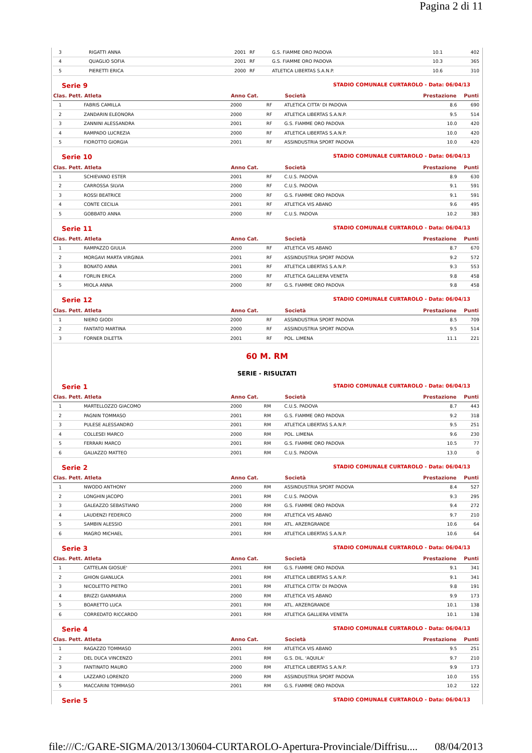Pagina 2 di 11
| 3 | RIGATTI ANNA | 2001 | RF | G.S. FIAMME ORO PADOVA | 10.1 | 402 |
| 4 | QUAGLIO SOFIA | 2001 | RF | G.S. FIAMME ORO PADOVA | 10.3 | 365 |
| 5 | PIERETTI ERICA | 2000 | RF | ATLETICA LIBERTAS S.A.N.P. | 10.6 | 310 |
Serie 9 STADIO COMUNALE CURTAROLO - Data: 06/04/13
| Clas. Pett. | Atleta | Anno Cat. | | Società | Prestazione | Punti |
| --- | --- | --- | --- | --- | --- | --- |
| 1 | FABRIS CAMILLA | 2000 | RF | ATLETICA CITTA' DI PADOVA | 8.6 | 690 |
| 2 | ZANDARIN ELEONORA | 2000 | RF | ATLETICA LIBERTAS S.A.N.P. | 9.5 | 514 |
| 3 | ZANNINI ALESSANDRA | 2001 | RF | G.S. FIAMME ORO PADOVA | 10.0 | 420 |
| 4 | RAMPADO LUCREZIA | 2000 | RF | ATLETICA LIBERTAS S.A.N.P. | 10.0 | 420 |
| 5 | FIOROTTO GIORGIA | 2001 | RF | ASSINDUSTRIA SPORT PADOVA | 10.0 | 420 |
Serie 10 STADIO COMUNALE CURTAROLO - Data: 06/04/13
| Clas. Pett. | Atleta | Anno Cat. | | Società | Prestazione | Punti |
| --- | --- | --- | --- | --- | --- | --- |
| 1 | SCHIEVANO ESTER | 2001 | RF | C.U.S. PADOVA | 8.9 | 630 |
| 2 | CARROSSA SILVIA | 2000 | RF | C.U.S. PADOVA | 9.1 | 591 |
| 3 | ROSSI BEATRICE | 2000 | RF | G.S. FIAMME ORO PADOVA | 9.1 | 591 |
| 4 | CONTE CECILIA | 2001 | RF | ATLETICA VIS ABANO | 9.6 | 495 |
| 5 | GOBBATO ANNA | 2000 | RF | C.U.S. PADOVA | 10.2 | 383 |
Serie 11 STADIO COMUNALE CURTAROLO - Data: 06/04/13
| Clas. Pett. | Atleta | Anno Cat. | | Società | Prestazione | Punti |
| --- | --- | --- | --- | --- | --- | --- |
| 1 | RAMPAZZO GIULIA | 2000 | RF | ATLETICA VIS ABANO | 8.7 | 670 |
| 2 | MORGAVI MARTA VIRGINIA | 2001 | RF | ASSINDUSTRIA SPORT PADOVA | 9.2 | 572 |
| 3 | BONATO ANNA | 2001 | RF | ATLETICA LIBERTAS S.A.N.P. | 9.3 | 553 |
| 4 | FORLIN ERICA | 2000 | RF | ATLETICA GALLIERA VENETA | 9.8 | 458 |
| 5 | MIOLA ANNA | 2000 | RF | G.S. FIAMME ORO PADOVA | 9.8 | 458 |
Serie 12 STADIO COMUNALE CURTAROLO - Data: 06/04/13
| Clas. Pett. | Atleta | Anno Cat. | | Società | Prestazione | Punti |
| --- | --- | --- | --- | --- | --- | --- |
| 1 | NIERO GIODI | 2000 | RF | ASSINDUSTRIA SPORT PADOVA | 8.5 | 709 |
| 2 | FANTATO MARTINA | 2000 | RF | ASSINDUSTRIA SPORT PADOVA | 9.5 | 514 |
| 3 | FORNER DILETTA | 2001 | RF | POL. LIMENA | 11.1 | 221 |
60 M. RM
SERIE - RISULTATI
Serie 1 STADIO COMUNALE CURTAROLO - Data: 06/04/13
| Clas. Pett. | Atleta | Anno Cat. | | Società | Prestazione | Punti |
| --- | --- | --- | --- | --- | --- | --- |
| 1 | MARTELLOZZO GIACOMO | 2000 | RM | C.U.S. PADOVA | 8.7 | 443 |
| 2 | PAGNIN TOMMASO | 2001 | RM | G.S. FIAMME ORO PADOVA | 9.2 | 318 |
| 3 | PULESE ALESSANDRO | 2001 | RM | ATLETICA LIBERTAS S.A.N.P. | 9.5 | 251 |
| 4 | COLLESEI MARCO | 2000 | RM | POL. LIMENA | 9.6 | 230 |
| 5 | FERRARI MARCO | 2001 | RM | G.S. FIAMME ORO PADOVA | 10.5 | 77 |
| 6 | GALIAZZO MATTEO | 2001 | RM | C.U.S. PADOVA | 13.0 | 0 |
Serie 2 STADIO COMUNALE CURTAROLO - Data: 06/04/13
| Clas. Pett. | Atleta | Anno Cat. | | Società | Prestazione | Punti |
| --- | --- | --- | --- | --- | --- | --- |
| 1 | NWODO ANTHONY | 2000 | RM | ASSINDUSTRIA SPORT PADOVA | 8.4 | 527 |
| 2 | LONGHIN JACOPO | 2001 | RM | C.U.S. PADOVA | 9.3 | 295 |
| 3 | GALEAZZO SEBASTIANO | 2000 | RM | G.S. FIAMME ORO PADOVA | 9.4 | 272 |
| 4 | LAUDENZI FEDERICO | 2000 | RM | ATLETICA VIS ABANO | 9.7 | 210 |
| 5 | SAMBIN ALESSIO | 2001 | RM | ATL. ARZERGRANDE | 10.6 | 64 |
| 6 | MAGRO MICHAEL | 2001 | RM | ATLETICA LIBERTAS S.A.N.P. | 10.6 | 64 |
Serie 3 STADIO COMUNALE CURTAROLO - Data: 06/04/13
| Clas. Pett. | Atleta | Anno Cat. | | Società | Prestazione | Punti |
| --- | --- | --- | --- | --- | --- | --- |
| 1 | CATTELAN GIOSUE' | 2001 | RM | G.S. FIAMME ORO PADOVA | 9.1 | 341 |
| 2 | GHION GIANLUCA | 2001 | RM | ATLETICA LIBERTAS S.A.N.P. | 9.1 | 341 |
| 3 | NICOLETTO PIETRO | 2001 | RM | ATLETICA CITTA' DI PADOVA | 9.8 | 191 |
| 4 | BRIZZI GIANMARIA | 2000 | RM | ATLETICA VIS ABANO | 9.9 | 173 |
| 5 | BOARETTO LUCA | 2001 | RM | ATL. ARZERGRANDE | 10.1 | 138 |
| 6 | CORREDATO RICCARDO | 2001 | RM | ATLETICA GALLIERA VENETA | 10.1 | 138 |
Serie 4 STADIO COMUNALE CURTAROLO - Data: 06/04/13
| Clas. Pett. | Atleta | Anno Cat. | | Società | Prestazione | Punti |
| --- | --- | --- | --- | --- | --- | --- |
| 1 | RAGAZZO TOMMASO | 2001 | RM | ATLETICA VIS ABANO | 9.5 | 251 |
| 2 | DEL DUCA VINCENZO | 2001 | RM | G.S. DIL. 'AQUILA' | 9.7 | 210 |
| 3 | FANTINATO MAURO | 2000 | RM | ATLETICA LIBERTAS S.A.N.P. | 9.9 | 173 |
| 4 | LAZZARO LORENZO | 2000 | RM | ASSINDUSTRIA SPORT PADOVA | 10.0 | 155 |
| 5 | MACCARINI TOMMASO | 2001 | RM | G.S. FIAMME ORO PADOVA | 10.2 | 122 |
Serie 5 STADIO COMUNALE CURTAROLO - Data: 06/04/13
file:///C:/GARE-SIGMA/2013/130604-CURTAROLO-Apertura-Provinciale/Diffrisu.... 08/04/2013